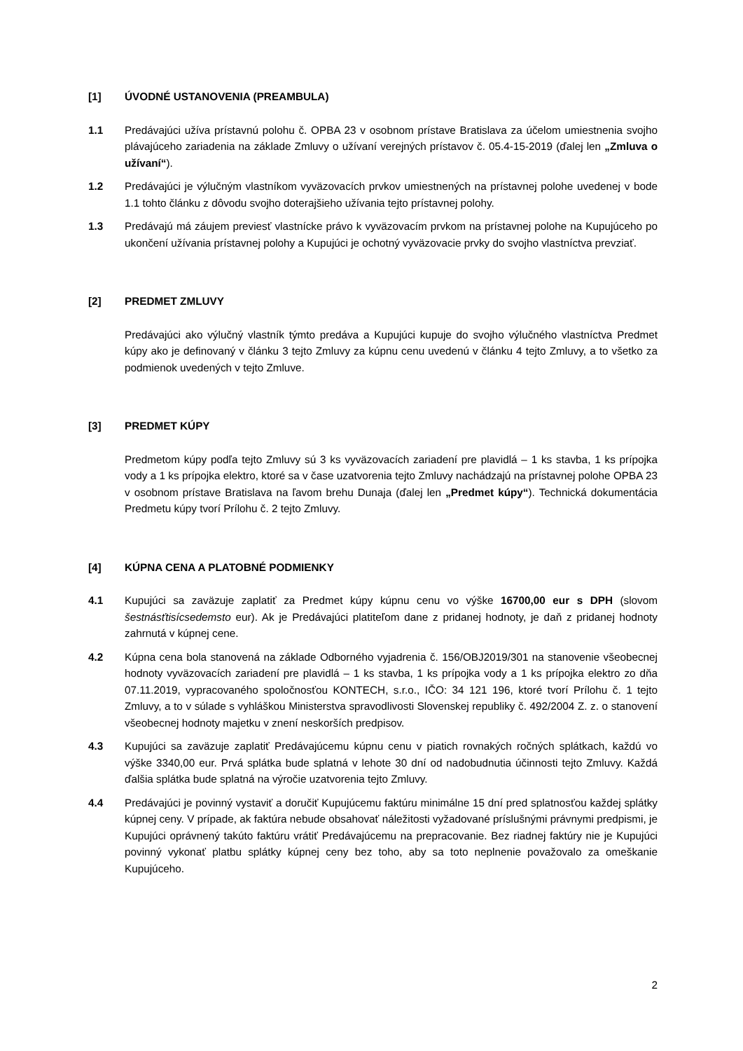[1] ÚVODNÉ USTANOVENIA (PREAMBULA)
1.1 Predávajúci užíva prístavnú polohu č. OPBA 23 v osobnom prístave Bratislava za účelom umiestnenia svojho plávajúceho zariadenia na základe Zmluvy o užívaní verejných prístavov č. 05.4-15-2019 (ďalej len „Zmluva o užívaní“).
1.2 Predávajúci je výlučným vlastníkom vyväzovacích prvkov umiestnených na prístavnej polohe uvedenej v bode 1.1 tohto článku z dôvodu svojho doterajšieho užívania tejto prístavnej polohy.
1.3 Predávajú má záujem previesť vlastnícke právo k vyväzovacím prvkom na prístavnej polohe na Kupujúceho po ukončení užívania prístavnej polohy a Kupujúci je ochotný vyväzovacie prvky do svojho vlastníctva prevziať.
[2] PREDMET ZMLUVY
Predávajúci ako výlučný vlastník týmto predáva a Kupujúci kupuje do svojho výlučného vlastníctva Predmet kúpy ako je definovaný v článku 3 tejto Zmluvy za kúpnu cenu uvedenú v článku 4 tejto Zmluvy, a to všetko za podmienok uvedených v tejto Zmluve.
[3] PREDMET KÚPY
Predmetom kúpy podľa tejto Zmluvy sú 3 ks vyväzovacích zariadení pre plavidlá – 1 ks stavba, 1 ks prípojka vody a 1 ks prípojka elektro, ktoré sa v čase uzatvorenia tejto Zmluvy nachádzajú na prístavnej polohe OPBA 23 v osobnom prístave Bratislava na ľavom brehu Dunaja (ďalej len „Predmet kúpy“). Technická dokumentácia Predmetu kúpy tvorí Prílohu č. 2 tejto Zmluvy.
[4] KÚPNA CENA A PLATOBNÉ PODMIENKY
4.1 Kupujúci sa zaväzuje zaplatiť za Predmet kúpy kúpnu cenu vo výške 16700,00 eur s DPH (slovom šestnásťtisícsedemsto eur). Ak je Predávajúci platiteľom dane z pridanej hodnoty, je daň z pridanej hodnoty zahrnutá v kúpnej cene.
4.2 Kúpna cena bola stanovená na základe Odborného vyjadrenia č. 156/OBJ2019/301 na stanovenie všeobecnej hodnoty vyväzovacích zariadení pre plavidlá – 1 ks stavba, 1 ks prípojka vody a 1 ks prípojka elektro zo dňa 07.11.2019, vypracovaného spoločnosťou KONTECH, s.r.o., IČO: 34 121 196, ktoré tvorí Prílohu č. 1 tejto Zmluvy, a to v súlade s vyhláškou Ministerstva spravodlivosti Slovenskej republiky č. 492/2004 Z. z. o stanovení všeobecnej hodnoty majetku v znení neskorších predpisov.
4.3 Kupujúci sa zaväzuje zaplatiť Predávajúcemu kúpnu cenu v piatich rovnakých ročných splátkach, každú vo výške 3340,00 eur. Prvá splátka bude splatná v lehote 30 dní od nadobudnutia účinnosti tejto Zmluvy. Každá ďalšia splátka bude splatná na výročie uzatvorenia tejto Zmluvy.
4.4 Predávajúci je povinný vystaviť a doručiť Kupujúcemu faktúru minimálne 15 dní pred splatnosťou každej splátky kúpnej ceny. V prípade, ak faktúra nebude obsahovať náležitosti vyžadované príslušnými právnymi predpismi, je Kupujúci oprávnený takúto faktúru vrátiť Predávajúcemu na prepracovanie. Bez riadnej faktúry nie je Kupujúci povinný vykonať platbu splátky kúpnej ceny bez toho, aby sa toto neplnenie považovalo za omeškanie Kupujúceho.
2